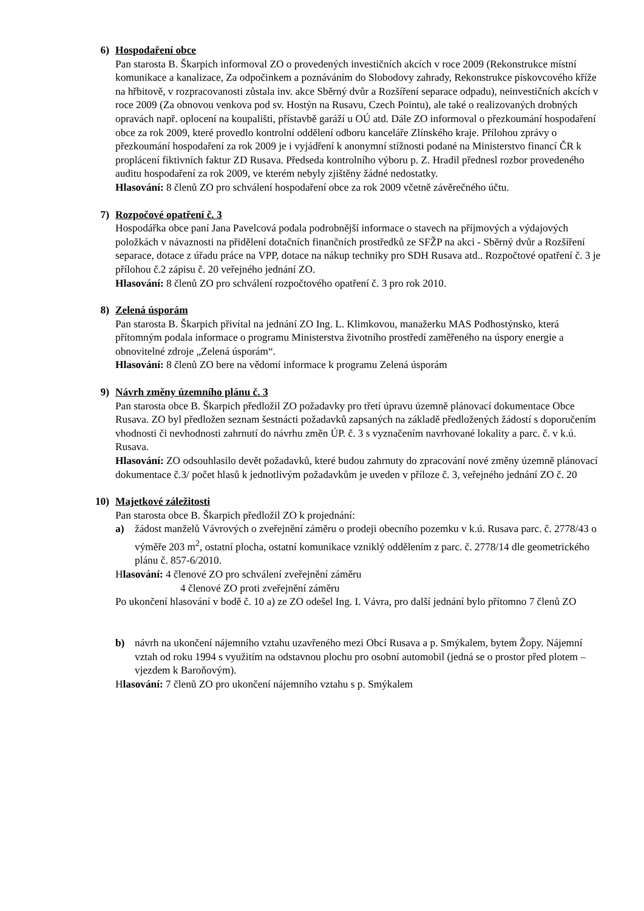6) Hospodaření obce
Pan starosta B. Škarpich informoval ZO o provedených investičních akcích v roce 2009 (Rekonstrukce místní komunikace a kanalizace, Za odpočinkem a poznáváním do Slobodovy zahrady, Rekonstrukce pískovcového kříže na hřbitově, v rozpracovanosti zůstala inv. akce Sběrný dvůr a Rozšíření separace odpadu), neinvestičních akcích v roce 2009 (Za obnovou venkova pod sv. Hostýn na Rusavu, Czech Pointu), ale také o realizovaných drobných opravách např. oplocení na koupališti, přístavbě garáží u OÚ atd. Dále ZO informoval o přezkoumání hospodaření obce za rok 2009, které provedlo kontrolní oddělení odboru kanceláře Zlínského kraje. Přílohou zprávy o přezkoumání hospodaření za rok 2009 je i vyjádření k anonymní stížnosti podané na Ministerstvo financí ČR k proplácení fiktivních faktur ZD Rusava. Předseda kontrolního výboru p. Z. Hradil přednesl rozbor provedeného auditu hospodaření za rok 2009, ve kterém nebyly zjištěny žádné nedostatky.
Hlasování: 8 členů ZO pro schválení hospodaření obce za rok 2009 včetně závěrečného účtu.
7) Rozpočové opatření č. 3
Hospodářka obce paní Jana Pavelcová podala podrobnější informace o stavech na příjmových a výdajových položkách v návaznosti na přidělení dotačních finančních prostředků ze SFŽP na akci - Sběrný dvůr a Rozšíření separace, dotace z úřadu práce na VPP, dotace na nákup techniky pro SDH Rusava atd.. Rozpočtové opatření č. 3 je přílohou č.2 zápisu č. 20 veřejného jednání ZO.
Hlasování: 8 členů ZO pro schválení rozpočtového opatření č. 3 pro rok 2010.
8) Zelená úsporám
Pan starosta B. Škarpich přivítal na jednání ZO Ing. L. Klimkovou, manažerku MAS Podhostýnsko, která přítomným podala informace o programu Ministerstva životního prostředí zaměřeného na úspory energie a obnovitelné zdroje „Zelená úsporám“.
Hlasování: 8 členů ZO bere na vědomí informace k programu Zelená úsporám
9) Návrh změny územního plánu č. 3
Pan starosta obce B. Škarpich předložil ZO požadavky pro třetí úpravu územně plánovací dokumentace Obce Rusava. ZO byl předložen seznam šestnácti požadavků zapsaných na základě předložených žádostí s doporučením vhodnosti či nevhodnosti zahrnutí do návrhu změn ÚP. č. 3 s vyznačením navrhované lokality a parc. č. v k.ú. Rusava.
Hlasování: ZO odsouhlasilo devět požadavků, které budou zahrnuty do zpracování nové změny územně plánovací dokumentace č.3/ počet hlasů k jednotlivým požadavkům je uveden v příloze č. 3, veřejného jednání ZO č. 20
10) Majetkové záležitosti
Pan starosta obce B. Škarpich předložil ZO k projednání:
a) žádost manželů Vávrových o zveřejnění záměru o prodeji obecního pozemku v k.ú. Rusava parc. č. 2778/43 o výměře 203 m<sup>2</sup>, ostatní plocha, ostatní komunikace vzniklý oddělením z parc. č. 2778/14 dle geometrického plánu č. 857-6/2010.
Hlasování: 4 členové ZO pro schválení zveřejnění záměru
4 členové ZO proti zveřejnění záměru
Po ukončení hlasování v bodě č. 10 a) ze ZO odešel Ing. I. Vávra, pro další jednání bylo přítomno 7 členů ZO
b) návrh na ukončení nájemního vztahu uzavřeného mezi Obcí Rusava a p. Smýkalem, bytem Žopy. Nájemní vztah od roku 1994 s využitím na odstavnou plochu pro osobní automobil (jedná se o prostor před plotem – vjezdem k Baroňovým).
Hlasování: 7 členů ZO pro ukončení nájemního vztahu s p. Smýkalem